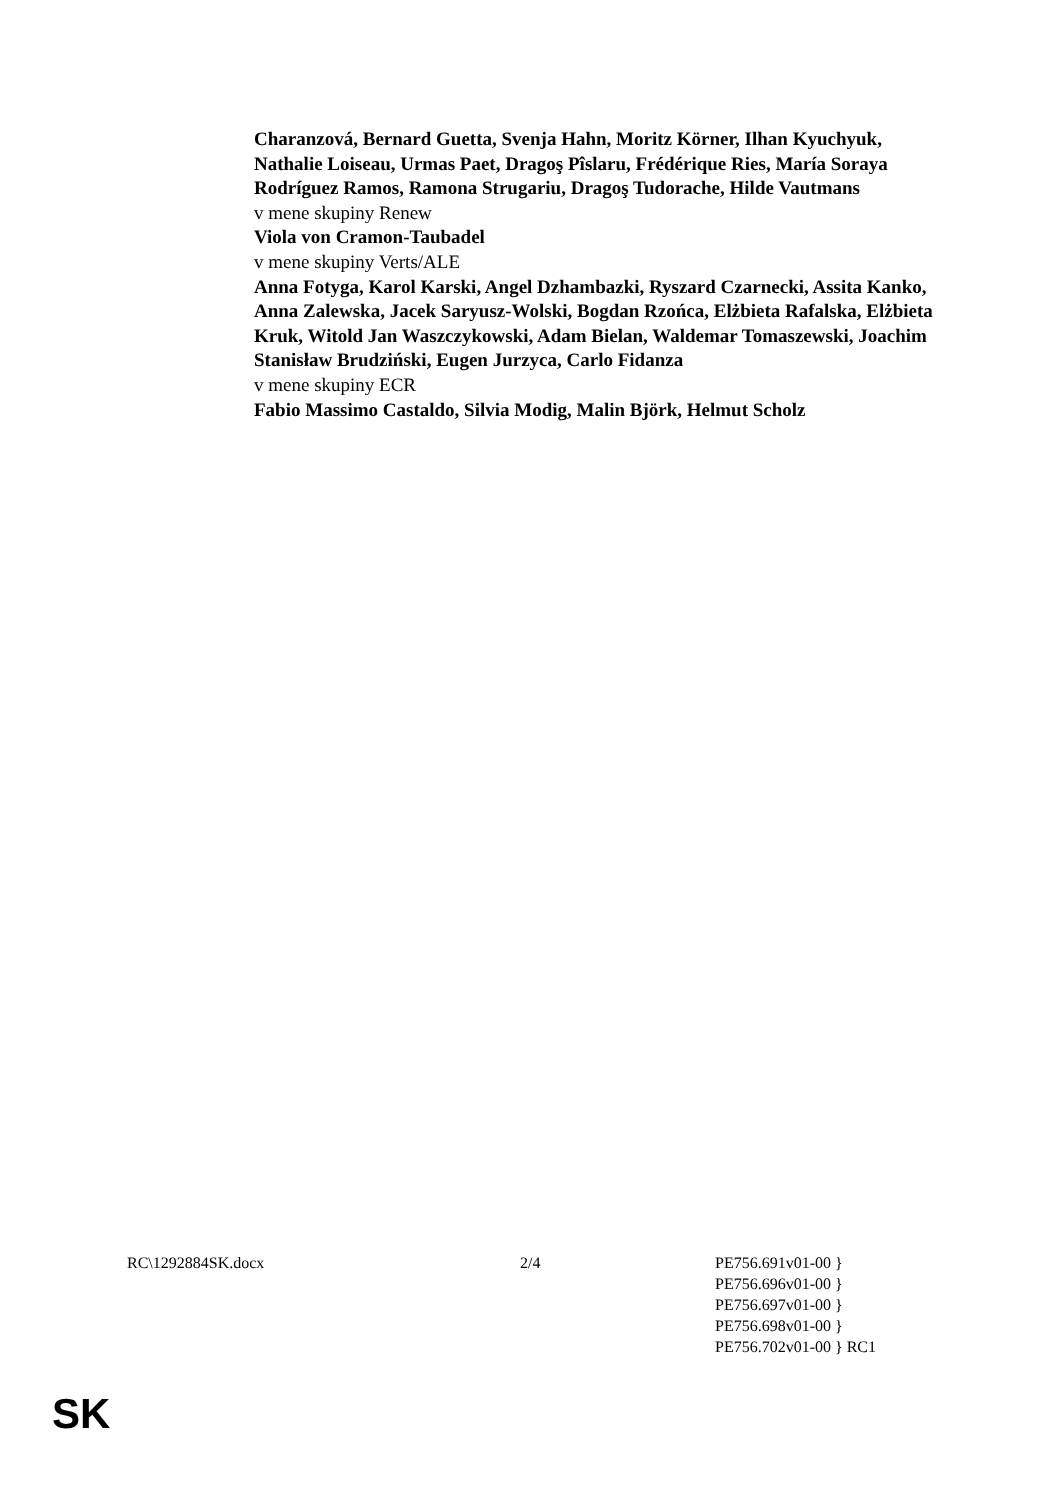Charanzová, Bernard Guetta, Svenja Hahn, Moritz Körner, Ilhan Kyuchyuk, Nathalie Loiseau, Urmas Paet, Dragoş Pîslaru, Frédérique Ries, María Soraya Rodríguez Ramos, Ramona Strugariu, Dragoş Tudorache, Hilde Vautmans
v mene skupiny Renew
Viola von Cramon-Taubadel
v mene skupiny Verts/ALE
Anna Fotyga, Karol Karski, Angel Dzhambazki, Ryszard Czarnecki, Assita Kanko, Anna Zalewska, Jacek Saryusz-Wolski, Bogdan Rzońca, Elżbieta Rafalska, Elżbieta Kruk, Witold Jan Waszczykowski, Adam Bielan, Waldemar Tomaszewski, Joachim Stanisław Brudziński, Eugen Jurzyca, Carlo Fidanza
v mene skupiny ECR
Fabio Massimo Castaldo, Silvia Modig, Malin Björk, Helmut Scholz
RC\1292884SK.docx 2/4 PE756.691v01-00 }
PE756.696v01-00 }
PE756.697v01-00 }
PE756.698v01-00 }
PE756.702v01-00 } RC1
SK